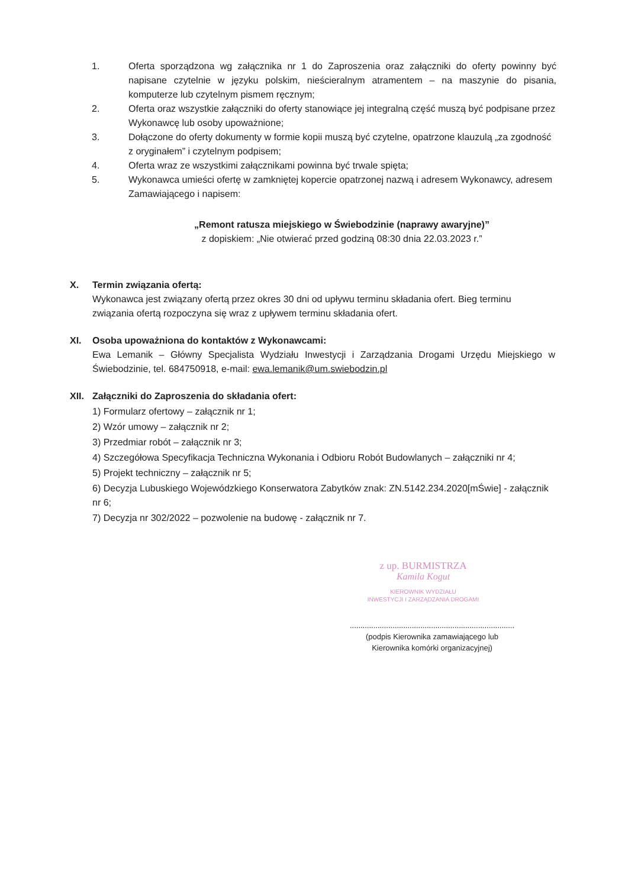1. Oferta sporządzona wg załącznika nr 1 do Zaproszenia oraz załączniki do oferty powinny być napisane czytelnie w języku polskim, nieścieralnym atramentem – na maszynie do pisania, komputerze lub czytelnym pismem ręcznym;
2. Oferta oraz wszystkie załączniki do oferty stanowiące jej integralną część muszą być podpisane przez Wykonawcę lub osoby upoważnione;
3. Dołączone do oferty dokumenty w formie kopii muszą być czytelne, opatrzone klauzulą „za zgodność z oryginałem” i czytelnym podpisem;
4. Oferta wraz ze wszystkimi załącznikami powinna być trwale spięta;
5. Wykonawca umieści ofertę w zamkniętej kopercie opatrzonej nazwą i adresem Wykonawcy, adresem Zamawiającego i napisem:
„Remont ratusza miejskiego w Świebodzinie (naprawy awaryjne)”
z dopiskiem: „Nie otwierać przed godziną 08:30 dnia 22.03.2023 r.”
X. Termin związania ofertą:
Wykonawca jest związany ofertą przez okres 30 dni od upływu terminu składania ofert. Bieg terminu związania ofertą rozpoczyna się wraz z upływem terminu składania ofert.
XI. Osoba upoważniona do kontaktów z Wykonawcami:
Ewa Lemanik – Główny Specjalista Wydziału Inwestycji i Zarządzania Drogami Urzędu Miejskiego w Świebodzinie, tel. 684750918, e-mail: ewa.lemanik@um.swiebodzin.pl
XII.
Załączniki do Zaproszenia do składania ofert:
1) Formularz ofertowy – załącznik nr 1;
2) Wzór umowy – załącznik nr 2;
3) Przedmiar robót – załącznik nr 3;
4) Szczegółowa Specyfikacja Techniczna Wykonania i Odbioru Robót Budowlanych – załączniki nr 4;
5) Projekt techniczny – załącznik nr 5;
6) Decyzja Lubuskiego Wojewódzkiego Konserwatora Zabytków znak: ZN.5142.234.2020[mŚwie] - załącznik nr 6;
7) Decyzja nr 302/2022 – pozwolenie na budowę - załącznik nr 7.
z up. BURMISTRZA
Kamila Kogut
KIEROWNIK WYDZIAŁU
INWESTYCJI I ZARZĄDZANIA DROGAMI
.............................................................................
(podpis Kierownika zamawiającego lub
Kierownika komórki organizacyjnej)